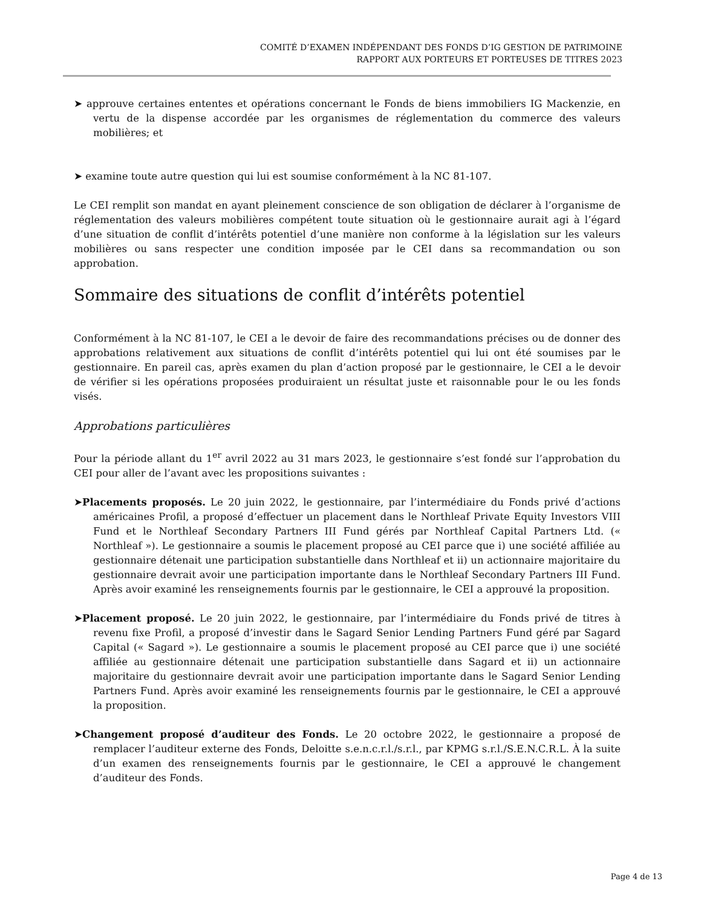COMITÉ D’EXAMEN INDÉPENDANT DES FONDS D’IG GESTION DE PATRIMOINE
RAPPORT AUX PORTEURS ET PORTEUSES DE TITRES 2023
➤ approuve certaines ententes et opérations concernant le Fonds de biens immobiliers IG Mackenzie, en vertu de la dispense accordée par les organismes de réglementation du commerce des valeurs mobilières; et
➤ examine toute autre question qui lui est soumise conformément à la NC 81-107.
Le CEI remplit son mandat en ayant pleinement conscience de son obligation de déclarer à l’organisme de réglementation des valeurs mobilières compétent toute situation où le gestionnaire aurait agi à l’égard d’une situation de conflit d’intérêts potentiel d’une manière non conforme à la législation sur les valeurs mobilières ou sans respecter une condition imposée par le CEI dans sa recommandation ou son approbation.
Sommaire des situations de conflit d’intérêts potentiel
Conformément à la NC 81-107, le CEI a le devoir de faire des recommandations précises ou de donner des approbations relativement aux situations de conflit d’intérêts potentiel qui lui ont été soumises par le gestionnaire. En pareil cas, après examen du plan d’action proposé par le gestionnaire, le CEI a le devoir de vérifier si les opérations proposées produiraient un résultat juste et raisonnable pour le ou les fonds visés.
Approbations particulières
Pour la période allant du 1<sup>er</sup> avril 2022 au 31 mars 2023, le gestionnaire s’est fondé sur l’approbation du CEI pour aller de l’avant avec les propositions suivantes :
➤Placements proposés. Le 20 juin 2022, le gestionnaire, par l’intermédiaire du Fonds privé d’actions américaines Profil, a proposé d’effectuer un placement dans le Northleaf Private Equity Investors VIII Fund et le Northleaf Secondary Partners III Fund gérés par Northleaf Capital Partners Ltd. (« Northleaf »). Le gestionnaire a soumis le placement proposé au CEI parce que i) une société affiliée au gestionnaire détenait une participation substantielle dans Northleaf et ii) un actionnaire majoritaire du gestionnaire devrait avoir une participation importante dans le Northleaf Secondary Partners III Fund. Après avoir examiné les renseignements fournis par le gestionnaire, le CEI a approuvé la proposition.
➤Placement proposé. Le 20 juin 2022, le gestionnaire, par l’intermédiaire du Fonds privé de titres à revenu fixe Profil, a proposé d’investir dans le Sagard Senior Lending Partners Fund géré par Sagard Capital (« Sagard »). Le gestionnaire a soumis le placement proposé au CEI parce que i) une société affiliée au gestionnaire détenait une participation substantielle dans Sagard et ii) un actionnaire majoritaire du gestionnaire devrait avoir une participation importante dans le Sagard Senior Lending Partners Fund. Après avoir examiné les renseignements fournis par le gestionnaire, le CEI a approuvé la proposition.
➤Changement proposé d’auditeur des Fonds. Le 20 octobre 2022, le gestionnaire a proposé de remplacer l’auditeur externe des Fonds, Deloitte s.e.n.c.r.l./s.r.l., par KPMG s.r.l./S.E.N.C.R.L. À la suite d’un examen des renseignements fournis par le gestionnaire, le CEI a approuvé le changement d’auditeur des Fonds.
Page 4 de 13